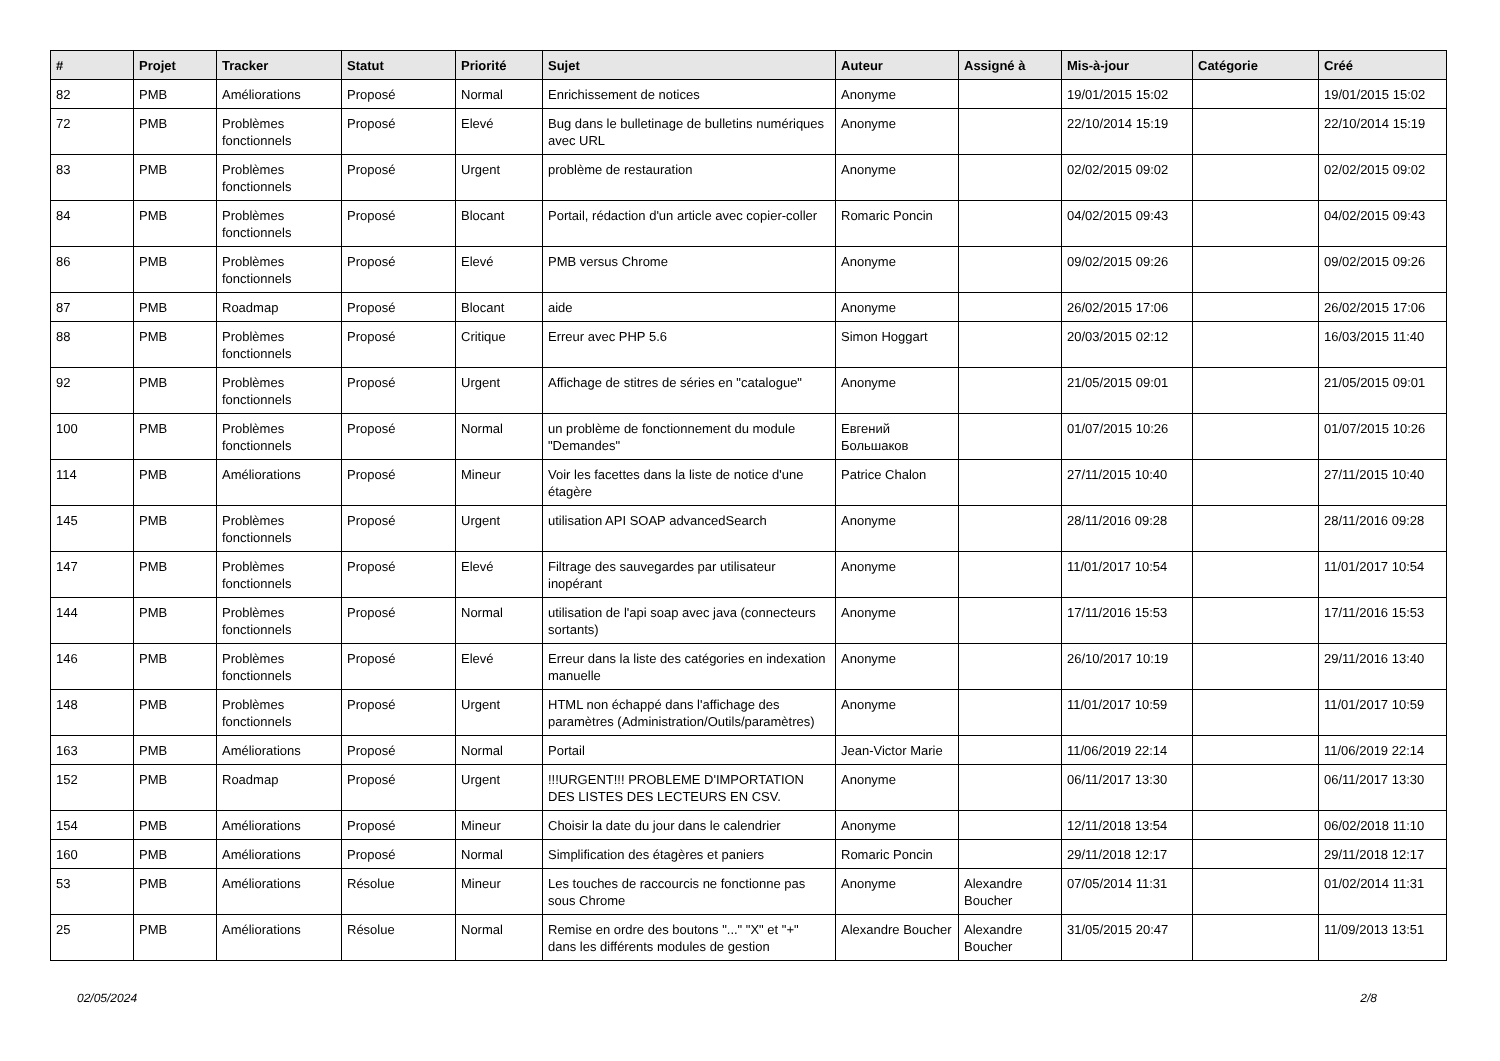| # | Projet | Tracker | Statut | Priorité | Sujet | Auteur | Assigné à | Mis-à-jour | Catégorie | Créé |
| --- | --- | --- | --- | --- | --- | --- | --- | --- | --- | --- |
| 82 | PMB | Améliorations | Proposé | Normal | Enrichissement de notices | Anonyme | | 19/01/2015 15:02 | | 19/01/2015 15:02 |
| 72 | PMB | Problèmes fonctionnels | Proposé | Elevé | Bug dans le bulletinage de bulletins numériques avec URL | Anonyme | | 22/10/2014 15:19 | | 22/10/2014 15:19 |
| 83 | PMB | Problèmes fonctionnels | Proposé | Urgent | problème de restauration | Anonyme | | 02/02/2015 09:02 | | 02/02/2015 09:02 |
| 84 | PMB | Problèmes fonctionnels | Proposé | Blocant | Portail, rédaction d'un article avec copier-coller | Romaric Poncin | | 04/02/2015 09:43 | | 04/02/2015 09:43 |
| 86 | PMB | Problèmes fonctionnels | Proposé | Elevé | PMB versus Chrome | Anonyme | | 09/02/2015 09:26 | | 09/02/2015 09:26 |
| 87 | PMB | Roadmap | Proposé | Blocant | aide | Anonyme | | 26/02/2015 17:06 | | 26/02/2015 17:06 |
| 88 | PMB | Problèmes fonctionnels | Proposé | Critique | Erreur avec PHP 5.6 | Simon Hoggart | | 20/03/2015 02:12 | | 16/03/2015 11:40 |
| 92 | PMB | Problèmes fonctionnels | Proposé | Urgent | Affichage de stitres de séries en "catalogue" | Anonyme | | 21/05/2015 09:01 | | 21/05/2015 09:01 |
| 100 | PMB | Problèmes fonctionnels | Proposé | Normal | un problème de fonctionnement du module "Demandes" | Евгений Большаков | | 01/07/2015 10:26 | | 01/07/2015 10:26 |
| 114 | PMB | Améliorations | Proposé | Mineur | Voir les facettes dans la liste de notice d'une étagère | Patrice Chalon | | 27/11/2015 10:40 | | 27/11/2015 10:40 |
| 145 | PMB | Problèmes fonctionnels | Proposé | Urgent | utilisation API SOAP advancedSearch | Anonyme | | 28/11/2016 09:28 | | 28/11/2016 09:28 |
| 147 | PMB | Problèmes fonctionnels | Proposé | Elevé | Filtrage des sauvegardes par utilisateur inopérant | Anonyme | | 11/01/2017 10:54 | | 11/01/2017 10:54 |
| 144 | PMB | Problèmes fonctionnels | Proposé | Normal | utilisation de l'api soap avec java (connecteurs sortants) | Anonyme | | 17/11/2016 15:53 | | 17/11/2016 15:53 |
| 146 | PMB | Problèmes fonctionnels | Proposé | Elevé | Erreur dans la liste des catégories en indexation manuelle | Anonyme | | 26/10/2017 10:19 | | 29/11/2016 13:40 |
| 148 | PMB | Problèmes fonctionnels | Proposé | Urgent | HTML non échappé dans l'affichage des paramètres (Administration/Outils/paramètres) | Anonyme | | 11/01/2017 10:59 | | 11/01/2017 10:59 |
| 163 | PMB | Améliorations | Proposé | Normal | Portail | Jean-Victor Marie | | 11/06/2019 22:14 | | 11/06/2019 22:14 |
| 152 | PMB | Roadmap | Proposé | Urgent | !!!URGENT!!! PROBLEME D'IMPORTATION DES LISTES DES LECTEURS EN CSV. | Anonyme | | 06/11/2017 13:30 | | 06/11/2017 13:30 |
| 154 | PMB | Améliorations | Proposé | Mineur | Choisir la date du jour dans le calendrier | Anonyme | | 12/11/2018 13:54 | | 06/02/2018 11:10 |
| 160 | PMB | Améliorations | Proposé | Normal | Simplification des étagères et paniers | Romaric Poncin | | 29/11/2018 12:17 | | 29/11/2018 12:17 |
| 53 | PMB | Améliorations | Résolue | Mineur | Les touches de raccourcis ne fonctionne pas sous Chrome | Anonyme | Alexandre Boucher | 07/05/2014 11:31 | | 01/02/2014 11:31 |
| 25 | PMB | Améliorations | Résolue | Normal | Remise en ordre des boutons "..." "X" et "+" dans les différents modules de gestion | Alexandre Boucher | Alexandre Boucher | 31/05/2015 20:47 | | 11/09/2013 13:51 |
02/05/2024 2/8